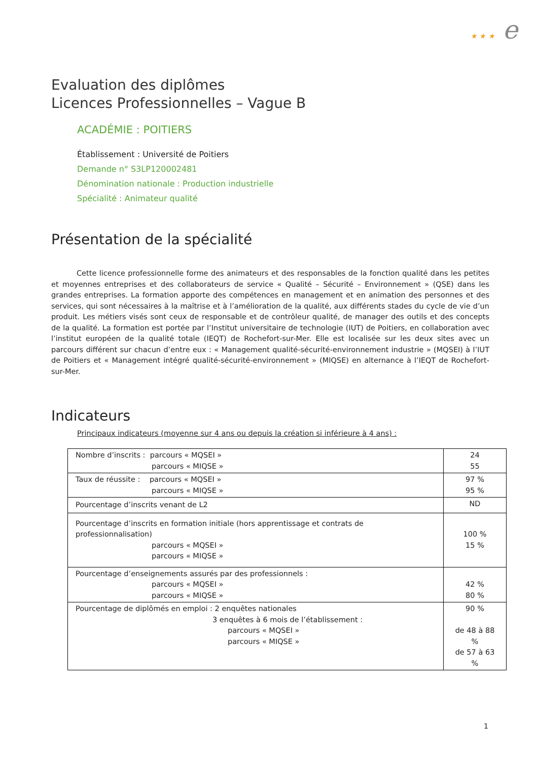★ ★ ★ e
Evaluation des diplômes
Licences Professionnelles – Vague B
ACADÉMIE : POITIERS
Établissement : Université de Poitiers
Demande n° S3LP120002481
Dénomination nationale : Production industrielle
Spécialité : Animateur qualité
Présentation de la spécialité
Cette licence professionnelle forme des animateurs et des responsables de la fonction qualité dans les petites et moyennes entreprises et des collaborateurs de service « Qualité – Sécurité – Environnement » (QSE) dans les grandes entreprises. La formation apporte des compétences en management et en animation des personnes et des services, qui sont nécessaires à la maîtrise et à l’amélioration de la qualité, aux différents stades du cycle de vie d’un produit. Les métiers visés sont ceux de responsable et de contrôleur qualité, de manager des outils et des concepts de la qualité. La formation est portée par l’Institut universitaire de technologie (IUT) de Poitiers, en collaboration avec l’institut européen de la qualité totale (IEQT) de Rochefort-sur-Mer. Elle est localisée sur les deux sites avec un parcours différent sur chacun d’entre eux : « Management qualité-sécurité-environnement industrie » (MQSEI) à l’IUT de Poitiers et « Management intégré qualité-sécurité-environnement » (MIQSE) en alternance à l’IEQT de Rochefort-sur-Mer.
Indicateurs
Principaux indicateurs (moyenne sur 4 ans ou depuis la création si inférieure à 4 ans) :
| Nombre d’inscrits : parcours « MQSEI » parcours « MIQSE » | 24 55 |
| Taux de réussite : parcours « MQSEI » parcours « MIQSE » | 97 % 95 % |
| Pourcentage d’inscrits venant de L2 | ND |
| Pourcentage d’inscrits en formation initiale (hors apprentissage et contrats de professionnalisation) parcours « MQSEI » parcours « MIQSE » | 100 % 15 % |
| Pourcentage d’enseignements assurés par des professionnels : parcours « MQSEI » parcours « MIQSE » | 42 % 80 % |
| Pourcentage de diplômés en emploi : 2 enquêtes nationales 3 enquêtes à 6 mois de l’établissement : parcours « MQSEI » parcours « MIQSE » | 90 % de 48 à 88 % de 57 à 63 % |
1